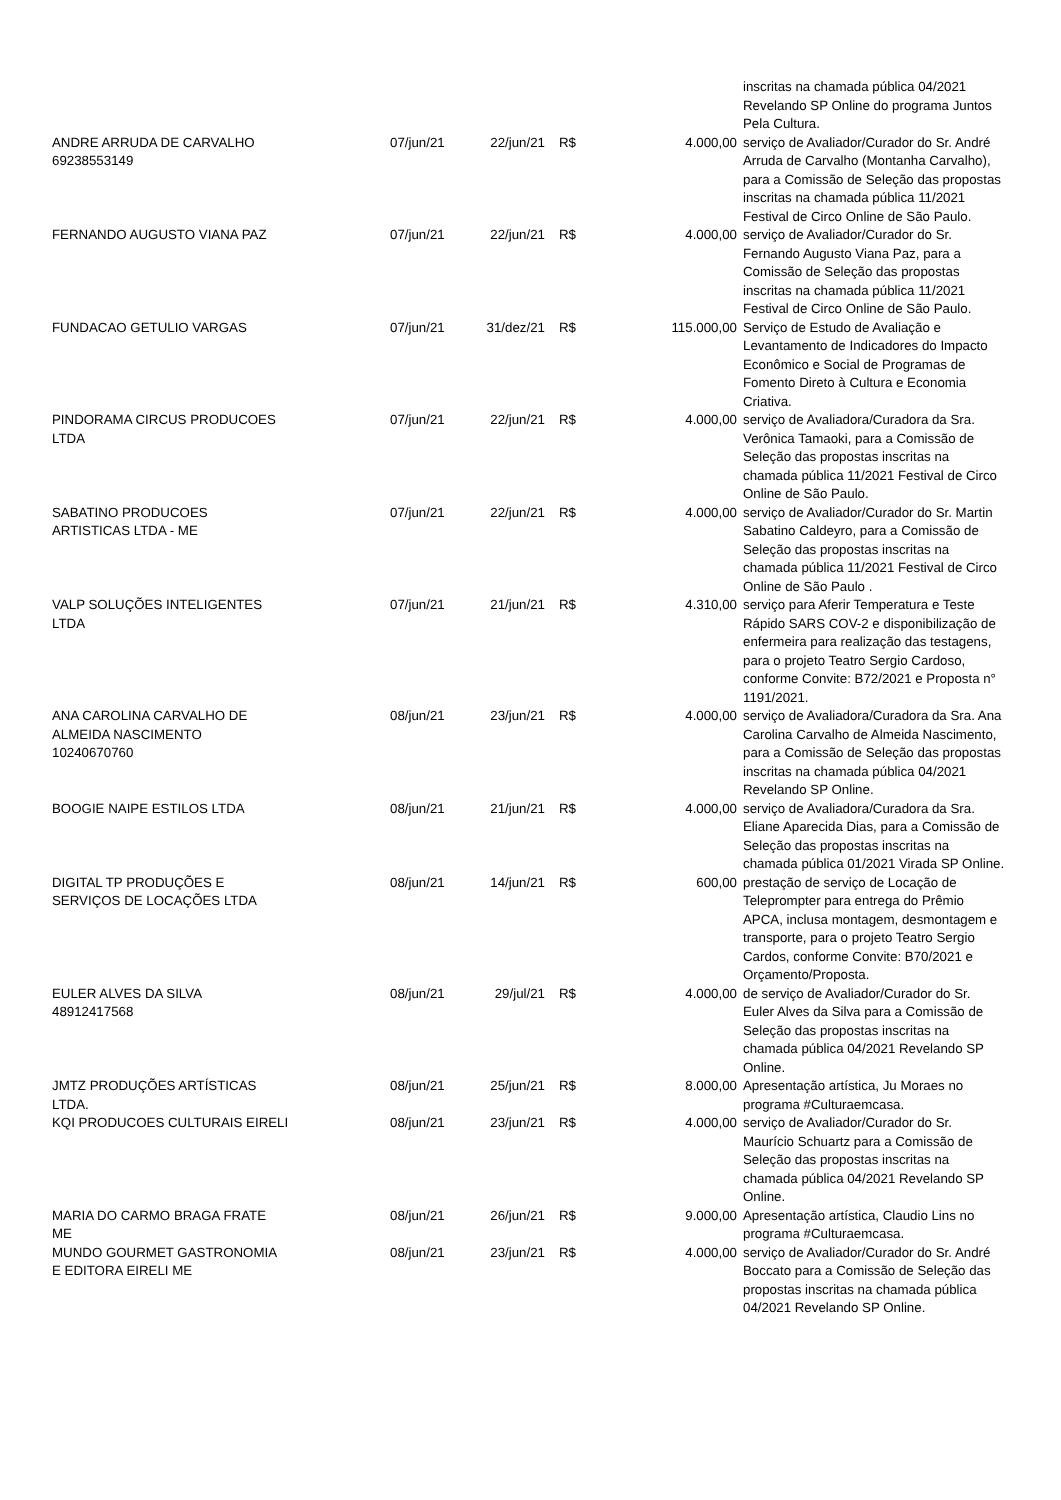| | | | | | inscritas na chamada pública 04/2021 Revelando SP Online do programa Juntos Pela Cultura. |
| ANDRE ARRUDA DE CARVALHO 69238553149 | 07/jun/21 | 22/jun/21 | R$ | 4.000,00 | serviço de Avaliador/Curador do Sr. André Arruda de Carvalho (Montanha Carvalho), para a Comissão de Seleção das propostas inscritas na chamada pública 11/2021 Festival de Circo Online de São Paulo. |
| FERNANDO AUGUSTO VIANA PAZ | 07/jun/21 | 22/jun/21 | R$ | 4.000,00 | serviço de Avaliador/Curador do Sr. Fernando Augusto Viana Paz, para a Comissão de Seleção das propostas inscritas na chamada pública 11/2021 Festival de Circo Online de São Paulo. |
| FUNDACAO GETULIO VARGAS | 07/jun/21 | 31/dez/21 | R$ | 115.000,00 | Serviço de Estudo de Avaliação e Levantamento de Indicadores do Impacto Econômico e Social de Programas de Fomento Direto à Cultura e Economia Criativa. |
| PINDORAMA CIRCUS PRODUCOES LTDA | 07/jun/21 | 22/jun/21 | R$ | 4.000,00 | serviço de Avaliadora/Curadora da Sra. Verônica Tamaoki, para a Comissão de Seleção das propostas inscritas na chamada pública 11/2021 Festival de Circo Online de São Paulo. |
| SABATINO PRODUCOES ARTISTICAS LTDA - ME | 07/jun/21 | 22/jun/21 | R$ | 4.000,00 | serviço de Avaliador/Curador do Sr. Martin Sabatino Caldeyro, para a Comissão de Seleção das propostas inscritas na chamada pública 11/2021 Festival de Circo Online de São Paulo . |
| VALP SOLUÇÕES INTELIGENTES LTDA | 07/jun/21 | 21/jun/21 | R$ | 4.310,00 | serviço para Aferir Temperatura e Teste Rápido SARS COV-2 e disponibilização de enfermeira para realização das testagens, para o projeto Teatro Sergio Cardoso, conforme Convite: B72/2021 e Proposta n° 1191/2021. |
| ANA CAROLINA CARVALHO DE ALMEIDA NASCIMENTO 10240670760 | 08/jun/21 | 23/jun/21 | R$ | 4.000,00 | serviço de Avaliadora/Curadora da Sra. Ana Carolina Carvalho de Almeida Nascimento, para a Comissão de Seleção das propostas inscritas na chamada pública 04/2021 Revelando SP Online. |
| BOOGIE NAIPE ESTILOS LTDA | 08/jun/21 | 21/jun/21 | R$ | 4.000,00 | serviço de Avaliadora/Curadora da Sra. Eliane Aparecida Dias, para a Comissão de Seleção das propostas inscritas na chamada pública 01/2021 Virada SP Online. |
| DIGITAL TP PRODUÇÕES E SERVIÇOS DE LOCAÇÕES LTDA | 08/jun/21 | 14/jun/21 | R$ | 600,00 | prestação de serviço de Locação de Teleprompter para entrega do Prêmio APCA, inclusa montagem, desmontagem e transporte, para o projeto Teatro Sergio Cardos, conforme Convite: B70/2021 e Orçamento/Proposta. |
| EULER ALVES DA SILVA 48912417568 | 08/jun/21 | 29/jul/21 | R$ | 4.000,00 | de serviço de Avaliador/Curador do Sr. Euler Alves da Silva para a Comissão de Seleção das propostas inscritas na chamada pública 04/2021 Revelando SP Online. |
| JMTZ PRODUÇÕES ARTÍSTICAS LTDA. | 08/jun/21 | 25/jun/21 | R$ | 8.000,00 | Apresentação artística, Ju Moraes no programa #Culturaemcasa. |
| KQI PRODUCOES CULTURAIS EIRELI | 08/jun/21 | 23/jun/21 | R$ | 4.000,00 | serviço de Avaliador/Curador do Sr. Maurício Schuartz para a Comissão de Seleção das propostas inscritas na chamada pública 04/2021 Revelando SP Online. |
| MARIA DO CARMO BRAGA FRATE ME | 08/jun/21 | 26/jun/21 | R$ | 9.000,00 | Apresentação artística, Claudio Lins no programa #Culturaemcasa. |
| MUNDO GOURMET GASTRONOMIA E EDITORA EIRELI ME | 08/jun/21 | 23/jun/21 | R$ | 4.000,00 | serviço de Avaliador/Curador do Sr. André Boccato para a Comissão de Seleção das propostas inscritas na chamada pública 04/2021 Revelando SP Online. |